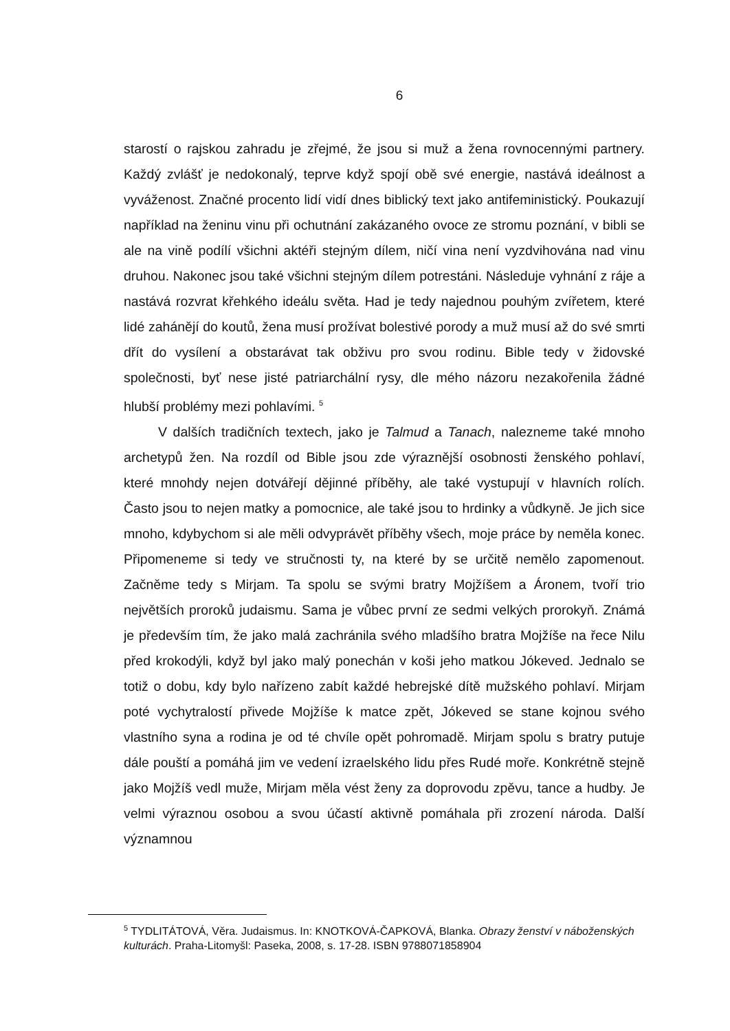6
starostí o rajskou zahradu je zřejmé, že jsou si muž a žena rovnocennými partnery. Každý zvlášť je nedokonalý, teprve když spojí obě své energie, nastává ideálnost a vyváženost. Značné procento lidí vidí dnes biblický text jako antifeministický. Poukazují například na ženinu vinu při ochutnání zakázaného ovoce ze stromu poznání, v bibli se ale na vině podílí všichni aktéři stejným dílem, ničí vina není vyzdvihována nad vinu druhou. Nakonec jsou také všichni stejným dílem potrestáni. Následuje vyhnání z ráje a nastává rozvrat křehkého ideálu světa. Had je tedy najednou pouhým zvířetem, které lidé zahánějí do koutů, žena musí prožívat bolestivé porody a muž musí až do své smrti dřít do vysílení a obstarávat tak obživu pro svou rodinu. Bible tedy v židovské společnosti, byť nese jisté patriarchální rysy, dle mého názoru nezakořenila žádné hlubší problémy mezi pohlavími. <sup>5</sup>
V dalších tradičních textech, jako je Talmud a Tanach, nalezneme také mnoho archetypů žen. Na rozdíl od Bible jsou zde výraznější osobnosti ženského pohlaví, které mnohdy nejen dotvářejí dějinné příběhy, ale také vystupují v hlavních rolích. Často jsou to nejen matky a pomocnice, ale také jsou to hrdinky a vůdkyně. Je jich sice mnoho, kdybychom si ale měli odvyprávět příběhy všech, moje práce by neměla konec. Připomeneme si tedy ve stručnosti ty, na které by se určitě nemělo zapomenout. Začněme tedy s Mirjam. Ta spolu se svými bratry Mojžíšem a Áronem, tvoří trio největších proroků judaismu. Sama je vůbec první ze sedmi velkých prorokyň. Známá je především tím, že jako malá zachránila svého mladšího bratra Mojžíše na řece Nilu před krokodýli, když byl jako malý ponechán v koši jeho matkou Jókeved. Jednalo se totiž o dobu, kdy bylo nařízeno zabít každé hebrejské dítě mužského pohlaví. Mirjam poté vychytralostí přivede Mojžíše k matce zpět, Jókeved se stane kojnou svého vlastního syna a rodina je od té chvíle opět pohromadě. Mirjam spolu s bratry putuje dále pouští a pomáhá jim ve vedení izraelského lidu přes Rudé moře. Konkrétně stejně jako Mojžíš vedl muže, Mirjam měla vést ženy za doprovodu zpěvu, tance a hudby. Je velmi výraznou osobou a svou účastí aktivně pomáhala při zrození národa. Další významnou
<sup>5</sup> TYDLITÁTOVÁ, Věra. Judaismus. In: KNOTKOVÁ-ČAPKOVÁ, Blanka. Obrazy ženství v náboženských kulturách. Praha-Litomyšl: Paseka, 2008, s. 17-28. ISBN 9788071858904